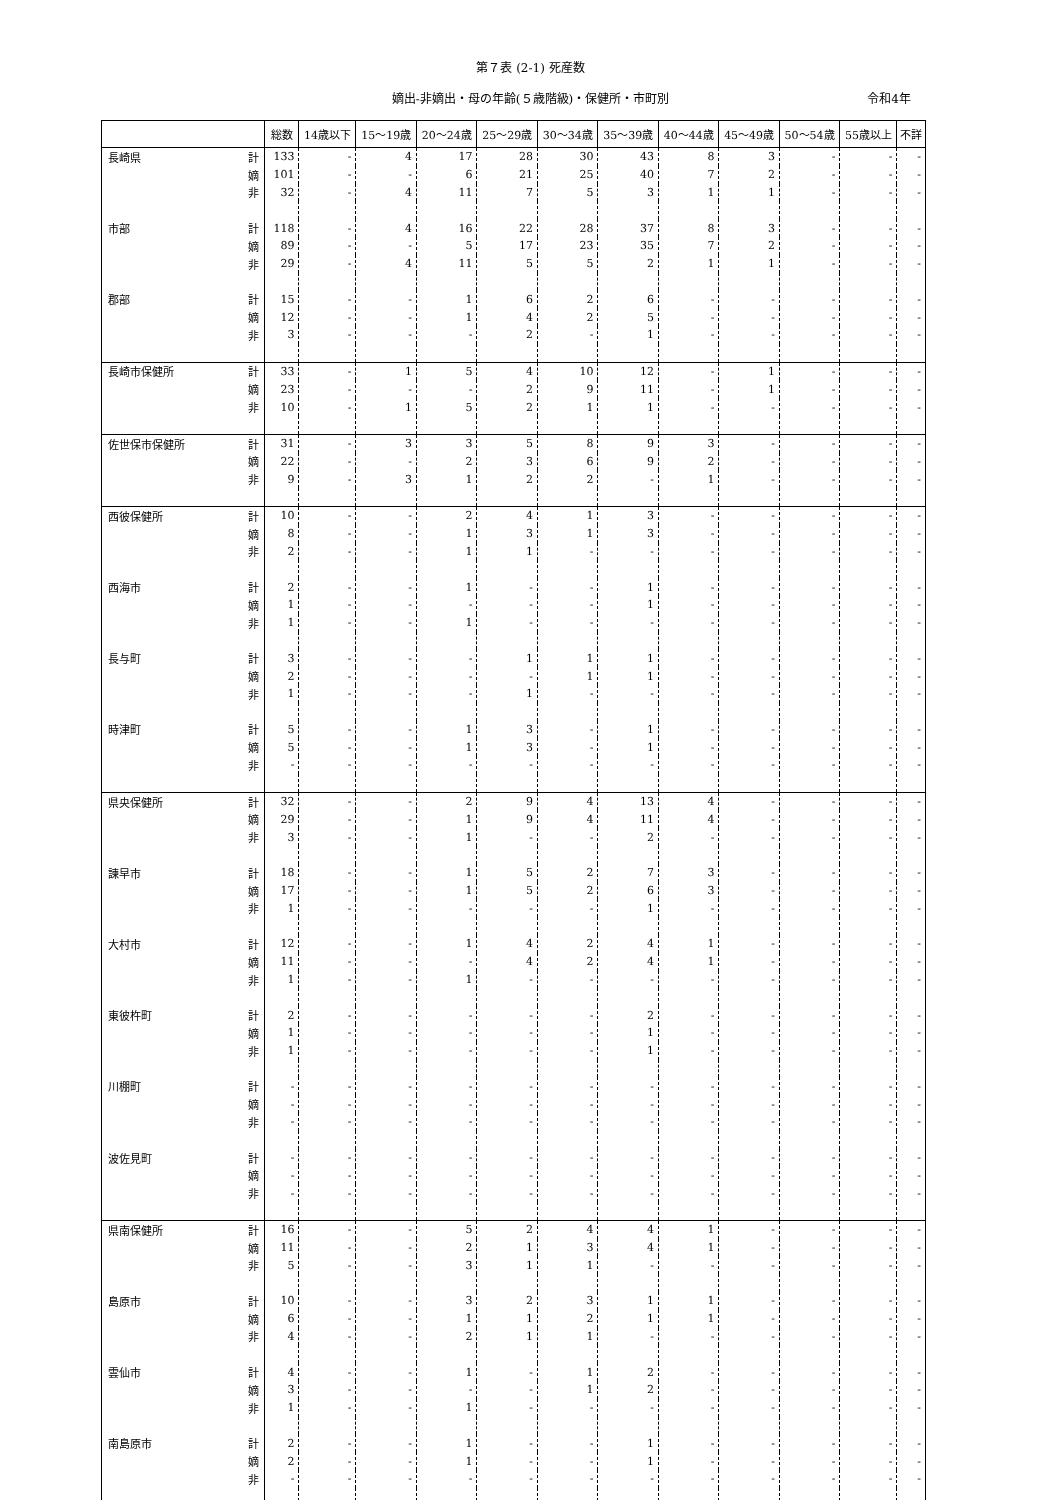第７表 (2-1) 死産数
嫡出-非嫡出・母の年齢(５歳階級)・保健所・市町別 令和4年
| | | 総数 | 14歳以下 | 15～19歳 | 20～24歳 | 25～29歳 | 30～34歳 | 35～39歳 | 40～44歳 | 45～49歳 | 50～54歳 | 55歳以上 | 不詳 |
| --- | --- | --- | --- | --- | --- | --- | --- | --- | --- | --- | --- | --- | --- |
| 長崎県 | 計 | 133 | - | 4 | 17 | 28 | 30 | 43 | 8 | 3 | - | - | - |
| | 嫡 | 101 | - | - | 6 | 21 | 25 | 40 | 7 | 2 | - | - | - |
| | 非 | 32 | - | 4 | 11 | 7 | 5 | 3 | 1 | 1 | - | - | - |
| 市部 | 計 | 118 | - | 4 | 16 | 22 | 28 | 37 | 8 | 3 | - | - | - |
| | 嫡 | 89 | - | - | 5 | 17 | 23 | 35 | 7 | 2 | - | - | - |
| | 非 | 29 | - | 4 | 11 | 5 | 5 | 2 | 1 | 1 | - | - | - |
| 郡部 | 計 | 15 | - | - | 1 | 6 | 2 | 6 | - | - | - | - | - |
| | 嫡 | 12 | - | - | 1 | 4 | 2 | 5 | - | - | - | - | - |
| | 非 | 3 | - | - | - | 2 | - | 1 | - | - | - | - | - |
| 長崎市保健所 | 計 | 33 | - | 1 | 5 | 4 | 10 | 12 | - | 1 | - | - | - |
| | 嫡 | 23 | - | - | - | 2 | 9 | 11 | - | 1 | - | - | - |
| | 非 | 10 | - | 1 | 5 | 2 | 1 | 1 | - | - | - | - | - |
| 佐世保市保健所 | 計 | 31 | - | 3 | 3 | 5 | 8 | 9 | 3 | - | - | - | - |
| | 嫡 | 22 | - | - | 2 | 3 | 6 | 9 | 2 | - | - | - | - |
| | 非 | 9 | - | 3 | 1 | 2 | 2 | - | 1 | - | - | - | - |
| 西彼保健所 | 計 | 10 | - | - | 2 | 4 | 1 | 3 | - | - | - | - | - |
| | 嫡 | 8 | - | - | 1 | 3 | 1 | 3 | - | - | - | - | - |
| | 非 | 2 | - | - | 1 | 1 | - | - | - | - | - | - | - |
| 西海市 | 計 | 2 | - | - | 1 | - | - | 1 | - | - | - | - | - |
| | 嫡 | 1 | - | - | - | - | - | 1 | - | - | - | - | - |
| | 非 | 1 | - | - | 1 | - | - | - | - | - | - | - | - |
| 長与町 | 計 | 3 | - | - | - | 1 | 1 | 1 | - | - | - | - | - |
| | 嫡 | 2 | - | - | - | - | 1 | 1 | - | - | - | - | - |
| | 非 | 1 | - | - | - | 1 | - | - | - | - | - | - | - |
| 時津町 | 計 | 5 | - | - | 1 | 3 | - | 1 | - | - | - | - | - |
| | 嫡 | 5 | - | - | 1 | 3 | - | 1 | - | - | - | - | - |
| | 非 | - | - | - | - | - | - | - | - | - | - | - | - |
| 県央保健所 | 計 | 32 | - | - | 2 | 9 | 4 | 13 | 4 | - | - | - | - |
| | 嫡 | 29 | - | - | 1 | 9 | 4 | 11 | 4 | - | - | - | - |
| | 非 | 3 | - | - | 1 | - | - | 2 | - | - | - | - | - |
| 諫早市 | 計 | 18 | - | - | 1 | 5 | 2 | 7 | 3 | - | - | - | - |
| | 嫡 | 17 | - | - | 1 | 5 | 2 | 6 | 3 | - | - | - | - |
| | 非 | 1 | - | - | - | - | - | 1 | - | - | - | - | - |
| 大村市 | 計 | 12 | - | - | 1 | 4 | 2 | 4 | 1 | - | - | - | - |
| | 嫡 | 11 | - | - | - | 4 | 2 | 4 | 1 | - | - | - | - |
| | 非 | 1 | - | - | 1 | - | - | - | - | - | - | - | - |
| 東彼杵町 | 計 | 2 | - | - | - | - | - | 2 | - | - | - | - | - |
| | 嫡 | 1 | - | - | - | - | - | 1 | - | - | - | - | - |
| | 非 | 1 | - | - | - | - | - | 1 | - | - | - | - | - |
| 川棚町 | 計 | - | - | - | - | - | - | - | - | - | - | - | - |
| | 嫡 | - | - | - | - | - | - | - | - | - | - | - | - |
| | 非 | - | - | - | - | - | - | - | - | - | - | - | - |
| 波佐見町 | 計 | - | - | - | - | - | - | - | - | - | - | - | - |
| | 嫡 | - | - | - | - | - | - | - | - | - | - | - | - |
| | 非 | - | - | - | - | - | - | - | - | - | - | - | - |
| 県南保健所 | 計 | 16 | - | - | 5 | 2 | 4 | 4 | 1 | - | - | - | - |
| | 嫡 | 11 | - | - | 2 | 1 | 3 | 4 | 1 | - | - | - | - |
| | 非 | 5 | - | - | 3 | 1 | 1 | - | - | - | - | - | - |
| 島原市 | 計 | 10 | - | - | 3 | 2 | 3 | 1 | 1 | - | - | - | - |
| | 嫡 | 6 | - | - | 1 | 1 | 2 | 1 | 1 | - | - | - | - |
| | 非 | 4 | - | - | 2 | 1 | 1 | - | - | - | - | - | - |
| 雲仙市 | 計 | 4 | - | - | 1 | - | 1 | 2 | - | - | - | - | - |
| | 嫡 | 3 | - | - | - | - | 1 | 2 | - | - | - | - | - |
| | 非 | 1 | - | - | 1 | - | - | - | - | - | - | - | - |
| 南島原市 | 計 | 2 | - | - | 1 | - | - | 1 | - | - | - | - | - |
| | 嫡 | 2 | - | - | 1 | - | - | 1 | - | - | - | - | - |
| | 非 | - | - | - | - | - | - | - | - | - | - | - | - |